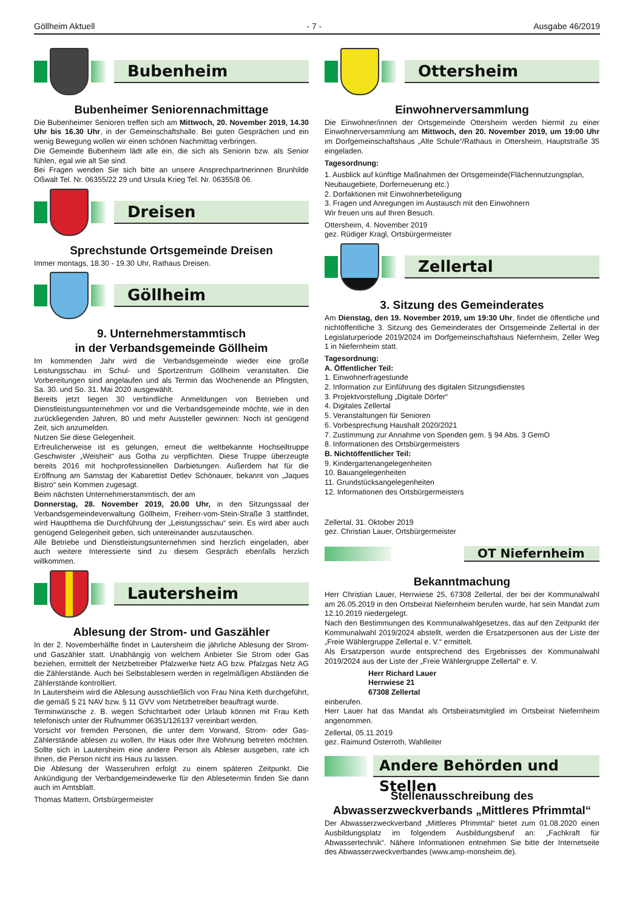Göllheim Aktuell - 7 - Ausgabe 46/2019
Bubenheim
Bubenheimer Seniorennachmittage
Die Bubenheimer Senioren treffen sich am Mittwoch, 20. November 2019, 14.30 Uhr bis 16.30 Uhr, in der Gemeinschaftshalle. Bei guten Gesprächen und ein wenig Bewegung wollen wir einen schönen Nachmittag verbringen.
Die Gemeinde Bubenheim lädt alle ein, die sich als Seniorin bzw. als Senior fühlen, egal wie alt Sie sind.
Bei Fragen wenden Sie sich bitte an unsere Ansprechpartnerinnen Brunhilde Oßwalt Tel. Nr. 06355/22 29 und Ursula Krieg Tel. Nr. 06355/8 06.
Dreisen
Sprechstunde Ortsgemeinde Dreisen
Immer montags, 18.30 - 19.30 Uhr, Rathaus Dreisen.
Göllheim
9. Unternehmerstammtisch
in der Verbandsgemeinde Göllheim
Im kommenden Jahr wird die Verbandsgemeinde wieder eine große Leistungsschau im Schul- und Sportzentrum Göllheim veranstalten. Die Vorbereitungen sind angelaufen und als Termin das Wochenende an Pfingsten, Sa. 30. und So. 31. Mai 2020 ausgewählt.
Bereits jetzt liegen 30 verbindliche Anmeldungen von Betrieben und Dienstleistungsunternehmen vor und die Verbandsgemeinde möchte, wie in den zurückliegenden Jahren, 80 und mehr Aussteller gewinnen: Noch ist genügend Zeit, sich anzumelden.
Nutzen Sie diese Gelegenheit.
Erfreulicherweise ist es gelungen, erneut die weltbekannte Hochseiltruppe Geschwister „Weisheit“ aus Gotha zu verpflichten. Diese Truppe überzeugte bereits 2016 mit hochprofessionellen Darbietungen. Außerdem hat für die Eröffnung am Samstag der Kabarettist Detlev Schönauer, bekannt von „Jaques Bistro“ sein Kommen zugesagt.
Beim nächsten Unternehmerstammtisch, der am
Donnerstag, 28. November 2019, 20.00 Uhr, in den Sitzungssaal der Verbandsgemeindeverwaltung Göllheim, Freiherr-vom-Stein-Straße 3 stattfindet, wird Hauptthema die Durchführung der „Leistungsschau“ sein. Es wird aber auch genügend Gelegenheit geben, sich untereinander auszutauschen.
Alle Betriebe und Dienstleistungsunternehmen sind herzlich eingeladen, aber auch weitere Interessierte sind zu diesem Gespräch ebenfalls herzlich willkommen.
Lautersheim
Ablesung der Strom- und Gaszähler
In der 2. Novemberhälfte findet in Lautersheim die jährliche Ablesung der Strom- und Gaszähler statt. Unabhängig von welchem Anbieter Sie Strom oder Gas beziehen, ermittelt der Netzbetreiber Pfalzwerke Netz AG bzw. Pfalzgas Netz AG die Zählerstände. Auch bei Selbstablesern werden in regelmäßigen Abständen die Zählerstände kontrolliert.
In Lautersheim wird die Ablesung ausschließlich von Frau Nina Keth durchgeführt, die gemäß § 21 NAV bzw. § 11 GVV vom Netzbetreiber beauftragt wurde.
Terminwünsche z. B. wegen Schichtarbeit oder Urlaub können mit Frau Keth telefonisch unter der Rufnummer 06351/126137 vereinbart werden.
Vorsicht vor fremden Personen, die unter dem Vorwand, Strom- oder Gas-Zählerstände ablesen zu wollen, Ihr Haus oder Ihre Wohnung betreten möchten. Sollte sich in Lautersheim eine andere Person als Ableser ausgeben, rate ich Ihnen, die Person nicht ins Haus zu lassen.
Die Ablesung der Wasseruhren erfolgt zu einem späteren Zeitpunkt. Die Ankündigung der Verbandgemeindewerke für den Ablesetermin finden Sie dann auch im Amtsblatt.
Thomas Mattern, Ortsbürgermeister
Ottersheim
Einwohnerversammlung
Die Einwohner/innen der Ortsgemeinde Ottersheim werden hiermit zu einer Einwohnerversammlung am Mittwoch, den 20. November 2019, um 19:00 Uhr im Dorfgemeinschaftshaus „Alte Schule“/Rathaus in Ottersheim, Hauptstraße 35 eingeladen.
Tagesordnung:
1. Ausblick auf künftige Maßnahmen der Ortsgemeinde(Flächennutzungsplan, Neubaugebiete, Dorferneuerung etc.)
2. Dorfaktionen mit Einwohnerbeteiligung
3. Fragen und Anregungen im Austausch mit den Einwohnern
Wir freuen uns auf Ihren Besuch.
Ottersheim, 4. November 2019
gez. Rüdiger Kragl, Ortsbürgermeister
Zellertal
3. Sitzung des Gemeinderates
Am Dienstag, den 19. November 2019, um 19:30 Uhr, findet die öffentliche und nichtöffentliche 3. Sitzung des Gemeinderates der Ortsgemeinde Zellertal in der Legislaturperiode 2019/2024 im Dorfgemeinschaftshaus Niefernheim, Zeller Weg 1 in Niefernheim statt.
Tagesordnung:
A. Öffentlicher Teil:
1. Einwohnerfragestunde
2. Information zur Einführung des digitalen Sitzungsdienstes
3. Projektvorstellung „Digitale Dörfer“
4. Digitales Zellertal
5. Veranstaltungen für Senioren
6. Vorbesprechung Haushalt 2020/2021
7. Zustimmung zur Annahme von Spenden gem. § 94 Abs. 3 GemO
8. Informationen des Ortsbürgermeisters
B. Nichtöffentlicher Teil:
9. Kindergartenangelegenheiten
10. Bauangelegenheiten
11. Grundstücksangelegenheiten
12. Informationen des Ortsbürgermeisters
Zellertal, 31. Oktober 2019
gez. Christian Lauer, Ortsbürgermeister
OT Niefernheim
Bekanntmachung
Herr Christian Lauer, Herrwiese 25, 67308 Zellertal, der bei der Kommunalwahl am 26.05.2019 in den Ortsbeirat Niefernheim berufen wurde, hat sein Mandat zum 12.10.2019 niedergelegt.
Nach den Bestimmungen des Kommunalwahlgesetzes, das auf den Zeitpunkt der Kommunalwahl 2019/2024 abstellt, werden die Ersatzpersonen aus der Liste der „Freie Wählergruppe Zellertal e. V.“ ermittelt.
Als Ersatzperson wurde entsprechend des Ergebnisses der Kommunalwahl 2019/2024 aus der Liste der „Freie Wählergruppe Zellertal“ e. V.
Herr Richard Lauer
Herrwiese 21
67308 Zellertal
einberufen.
Herr Lauer hat das Mandat als Ortsbeiratsmitglied im Ortsbeirat Niefernheim angenommen.
Zellertal, 05.11.2019
gez. Raimund Osterroth, Wahlleiter
Andere Behörden und Stellen
Stellenausschreibung des
Abwasserzweckverbands „Mittleres Pfrimmtal“
Der Abwasserzweckverband „Mittleres Pfrimmtal“ bietet zum 01.08.2020 einen Ausbildungsplatz im folgendem Ausbildungsberuf an: „Fachkraft für Abwassertechnik“. Nähere Informationen entnehmen Sie bitte der Internetseite des Abwasserzweckverbandes (www.amp-monsheim.de).